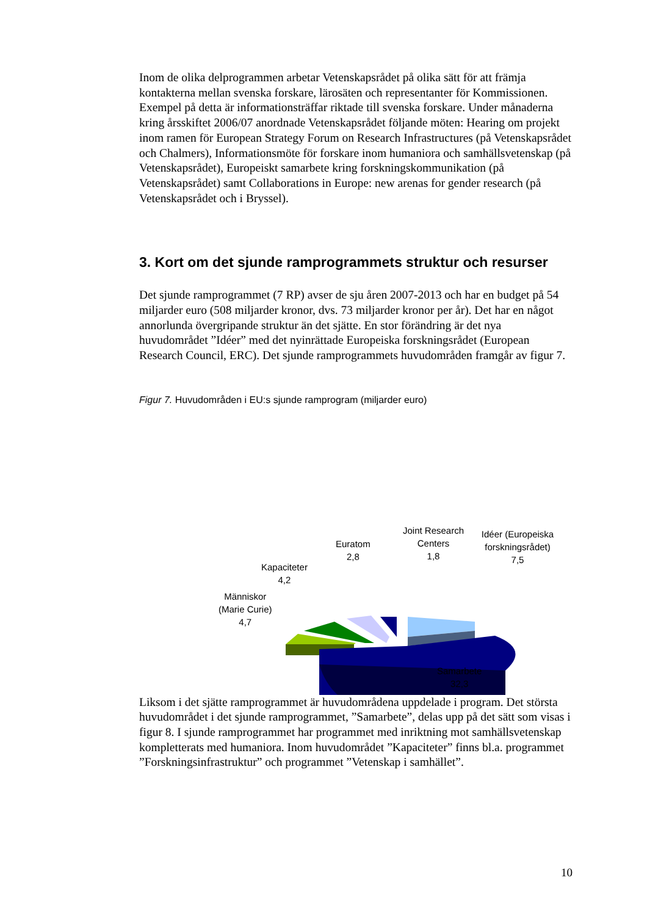Inom de olika delprogrammen arbetar Vetenskapsrådet på olika sätt för att främja kontakterna mellan svenska forskare, lärosäten och representanter för Kommissionen. Exempel på detta är informationsträffar riktade till svenska forskare. Under månaderna kring årsskiftet 2006/07 anordnade Vetenskapsrådet följande möten: Hearing om projekt inom ramen för European Strategy Forum on Research Infrastructures (på Vetenskapsrådet och Chalmers), Informationsmöte för forskare inom humaniora och samhällsvetenskap (på Vetenskapsrådet), Europeiskt samarbete kring forskningskommunikation (på Vetenskapsrådet) samt Collaborations in Europe: new arenas for gender research (på Vetenskapsrådet och i Bryssel).
3. Kort om det sjunde ramprogrammets struktur och resurser
Det sjunde ramprogrammet (7 RP) avser de sju åren 2007-2013 och har en budget på 54 miljarder euro (508 miljarder kronor, dvs. 73 miljarder kronor per år). Det har en något annorlunda övergripande struktur än det sjätte. En stor förändring är det nya huvudområdet ”Idéer” med det nyinrättade Europeiska forskningsrådet (European Research Council, ERC). Det sjunde ramprogrammets huvudområden framgår av figur 7.
Figur 7. Huvudområden i EU:s sjunde ramprogram (miljarder euro)
Joint Research
Centers
1,8
Idéer (Europeiska
forskningsrådet)
7,5
Euratom
2,8
Kapaciteter
4,2
Människor
(Marie Curie)
4,7
Samarbete
32,3
Liksom i det sjätte ramprogrammet är huvudområdena uppdelade i program. Det största huvudområdet i det sjunde ramprogrammet, ”Samarbete”, delas upp på det sätt som visas i figur 8. I sjunde ramprogrammet har programmet med inriktning mot samhällsvetenskap kompletterats med humaniora. Inom huvudområdet ”Kapaciteter” finns bl.a. programmet ”Forskningsinfrastruktur” och programmet ”Vetenskap i samhället”.
10